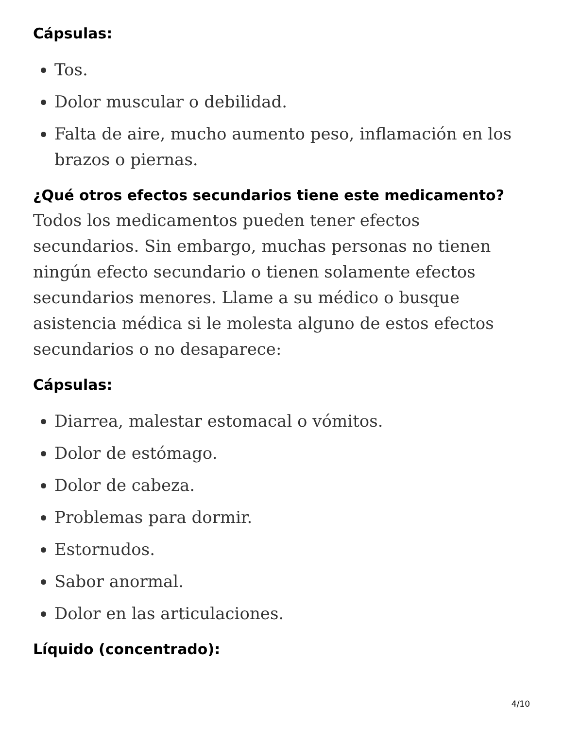Cápsulas:
Tos.
Dolor muscular o debilidad.
Falta de aire, mucho aumento peso, inflamación en los brazos o piernas.
¿Qué otros efectos secundarios tiene este medicamento?
Todos los medicamentos pueden tener efectos secundarios. Sin embargo, muchas personas no tienen ningún efecto secundario o tienen solamente efectos secundarios menores. Llame a su médico o busque asistencia médica si le molesta alguno de estos efectos secundarios o no desaparece:
Cápsulas:
Diarrea, malestar estomacal o vómitos.
Dolor de estómago.
Dolor de cabeza.
Problemas para dormir.
Estornudos.
Sabor anormal.
Dolor en las articulaciones.
Líquido (concentrado):
4/10